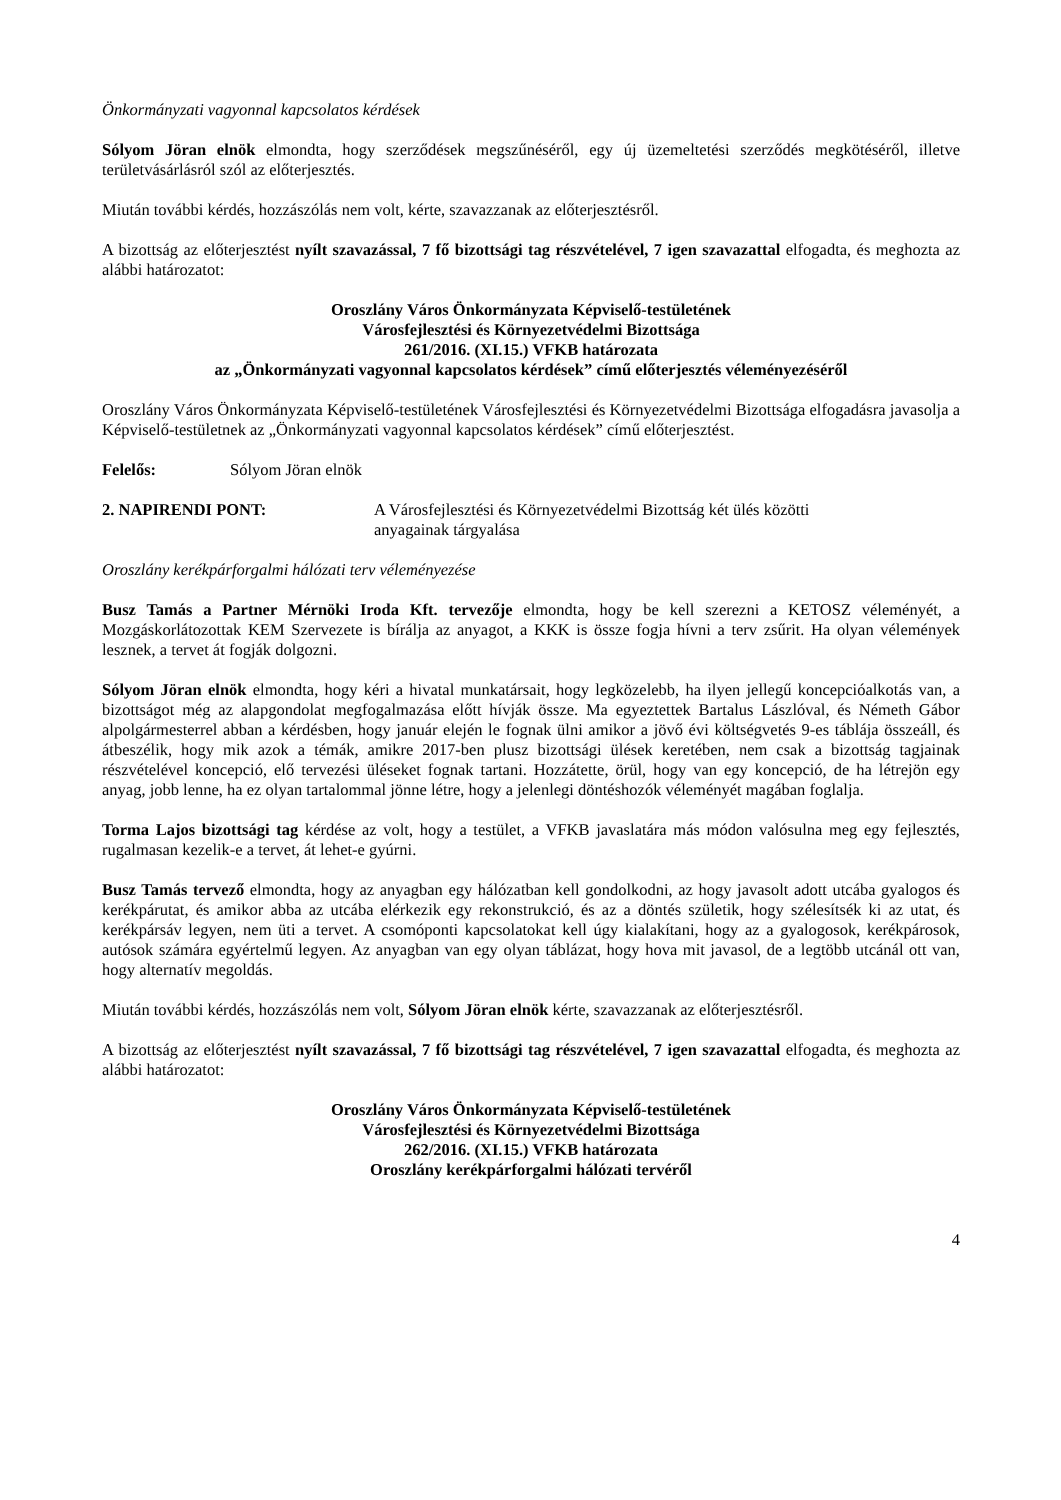Önkormányzati vagyonnal kapcsolatos kérdések
Sólyom Jöran elnök elmondta, hogy szerződések megszűnéséről, egy új üzemeltetési szerződés megkötéséről, illetve területvásárlásról szól az előterjesztés.
Miután további kérdés, hozzászólás nem volt, kérte, szavazzanak az előterjesztésről.
A bizottság az előterjesztést nyílt szavazással, 7 fő bizottsági tag részvételével, 7 igen szavazattal elfogadta, és meghozta az alábbi határozatot:
Oroszlány Város Önkormányzata Képviselő-testületének
Városfejlesztési és Környezetvédelmi Bizottsága
261/2016. (XI.15.) VFKB határozata
az „Önkormányzati vagyonnal kapcsolatos kérdések” című előterjesztés véleményezéséről
Oroszlány Város Önkormányzata Képviselő-testületének Városfejlesztési és Környezetvédelmi Bizottsága elfogadásra javasolja a Képviselő-testületnek az „Önkormányzati vagyonnal kapcsolatos kérdések” című előterjesztést.
Felelős: Sólyom Jöran elnök
2. NAPIRENDI PONT: A Városfejlesztési és Környezetvédelmi Bizottság két ülés közötti
anyagainak tárgyalása
Oroszlány kerékpárforgalmi hálózati terv véleményezése
Busz Tamás a Partner Mérnöki Iroda Kft. tervezője elmondta, hogy be kell szerezni a KETOSZ véleményét, a Mozgáskorlátozottak KEM Szervezete is bírálja az anyagot, a KKK is össze fogja hívni a terv zsűrit. Ha olyan vélemények lesznek, a tervet át fogják dolgozni.
Sólyom Jöran elnök elmondta, hogy kéri a hivatal munkatársait, hogy legközelebb, ha ilyen jellegű koncepcióalkotás van, a bizottságot még az alapgondolat megfogalmazása előtt hívják össze. Ma egyeztettek Bartalus Lászlóval, és Németh Gábor alpolgármesterrel abban a kérdésben, hogy január elején le fognak ülni amikor a jövő évi költségvetés 9-es táblája összeáll, és átbeszélik, hogy mik azok a témák, amikre 2017-ben plusz bizottsági ülések keretében, nem csak a bizottság tagjainak részvételével koncepció, elő tervezési üléseket fognak tartani. Hozzátette, örül, hogy van egy koncepció, de ha létrejön egy anyag, jobb lenne, ha ez olyan tartalommal jönne létre, hogy a jelenlegi döntéshozók véleményét magában foglalja.
Torma Lajos bizottsági tag kérdése az volt, hogy a testület, a VFKB javaslatára más módon valósulna meg egy fejlesztés, rugalmasan kezelik-e a tervet, át lehet-e gyúrni.
Busz Tamás tervező elmondta, hogy az anyagban egy hálózatban kell gondolkodni, az hogy javasolt adott utcába gyalogos és kerékpárutat, és amikor abba az utcába elérkezik egy rekonstrukció, és az a döntés születik, hogy szélesítsék ki az utat, és kerékpársáv legyen, nem üti a tervet. A csomóponti kapcsolatokat kell úgy kialakítani, hogy az a gyalogosok, kerékpárosok, autósok számára egyértelmű legyen. Az anyagban van egy olyan táblázat, hogy hova mit javasol, de a legtöbb utcánál ott van, hogy alternatív megoldás.
Miután további kérdés, hozzászólás nem volt, Sólyom Jöran elnök kérte, szavazzanak az előterjesztésről.
A bizottság az előterjesztést nyílt szavazással, 7 fő bizottsági tag részvételével, 7 igen szavazattal elfogadta, és meghozta az alábbi határozatot:
Oroszlány Város Önkormányzata Képviselő-testületének
Városfejlesztési és Környezetvédelmi Bizottsága
262/2016. (XI.15.) VFKB határozata
Oroszlány kerékpárforgalmi hálózati tervéről
4